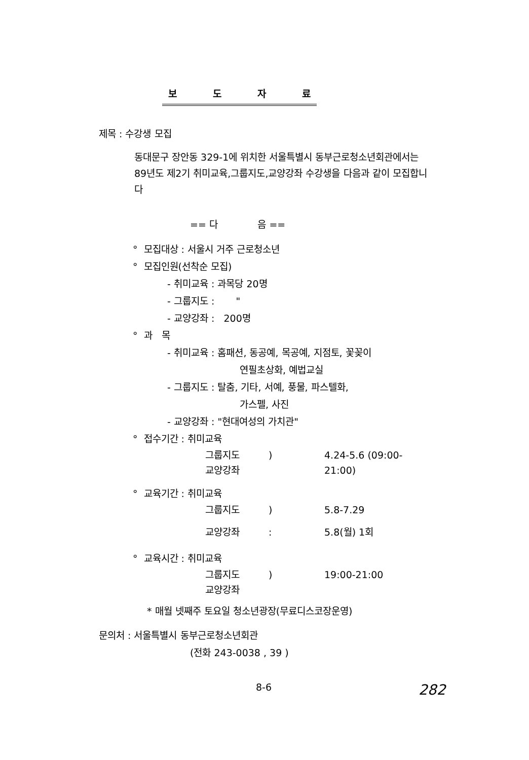보도자료
제목 : 수강생 모집
동대문구 장안동 329-1에 위치한 서울특별시 동부근로청소년회관에서는 89년도 제2기 취미교육,그룹지도,교양강좌 수강생을 다음과 같이 모집합니다
== 다 음 ==
° 모집대상 : 서울시 거주 근로청소년
° 모집인원(선착순 모집)
- 취미교육 : 과목당 20명
- 그룹지도 : "
- 교양강좌 : 200명
° 과 목
- 취미교육 : 홈패션, 동공예, 목공예, 지점토, 꽃꽂이
연필초상화, 예법교실
- 그룹지도 : 탈춤, 기타, 서예, 풍물, 파스텔화,
가스펠, 사진
- 교양강좌 : "현대여성의 가치관"
° 접수기간 : 취미교육
그룹지도
교양강좌) 4.24-5.6 (09:00-21:00)
° 교육기간 : 취미교육
그룹지도) 5.8-7.29
교양강좌: 5.8(월) 1회
° 교육시간 : 취미교육
그룹지도
교양강좌) 19:00-21:00
* 매월 넷째주 토요일 청소년광장(무료디스코장운영)
문의처 : 서울특별시 동부근로청소년회관
(전화 243-0038 , 39 )
8-6 282